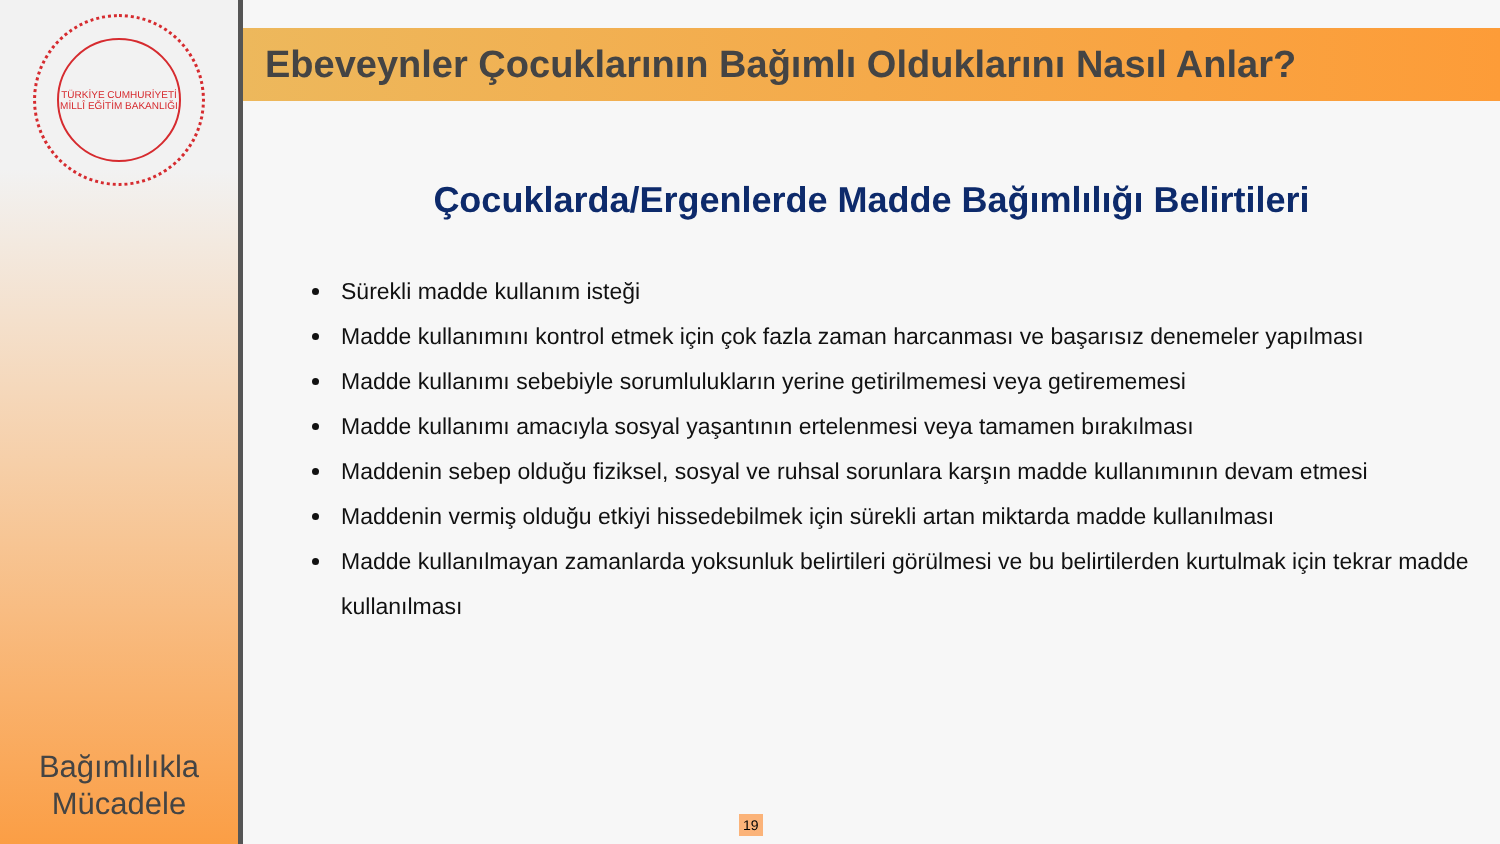TÜRKİYE CUMHURİYETİ MİLLÎ EĞİTİM BAKANLIĞI
Bağımlılıkla
Mücadele
Ebeveynler Çocuklarının Bağımlı Olduklarını Nasıl Anlar?
Çocuklarda/Ergenlerde Madde Bağımlılığı Belirtileri
Sürekli madde kullanım isteği
Madde kullanımını kontrol etmek için çok fazla zaman harcanması ve başarısız denemeler yapılması
Madde kullanımı sebebiyle sorumlulukların yerine getirilmemesi veya getirememesi
Madde kullanımı amacıyla sosyal yaşantının ertelenmesi veya tamamen bırakılması
Maddenin sebep olduğu fiziksel, sosyal ve ruhsal sorunlara karşın madde kullanımının devam etmesi
Maddenin vermiş olduğu etkiyi hissedebilmek için sürekli artan miktarda madde kullanılması
Madde kullanılmayan zamanlarda yoksunluk belirtileri görülmesi ve bu belirtilerden kurtulmak için tekrar madde kullanılması
19